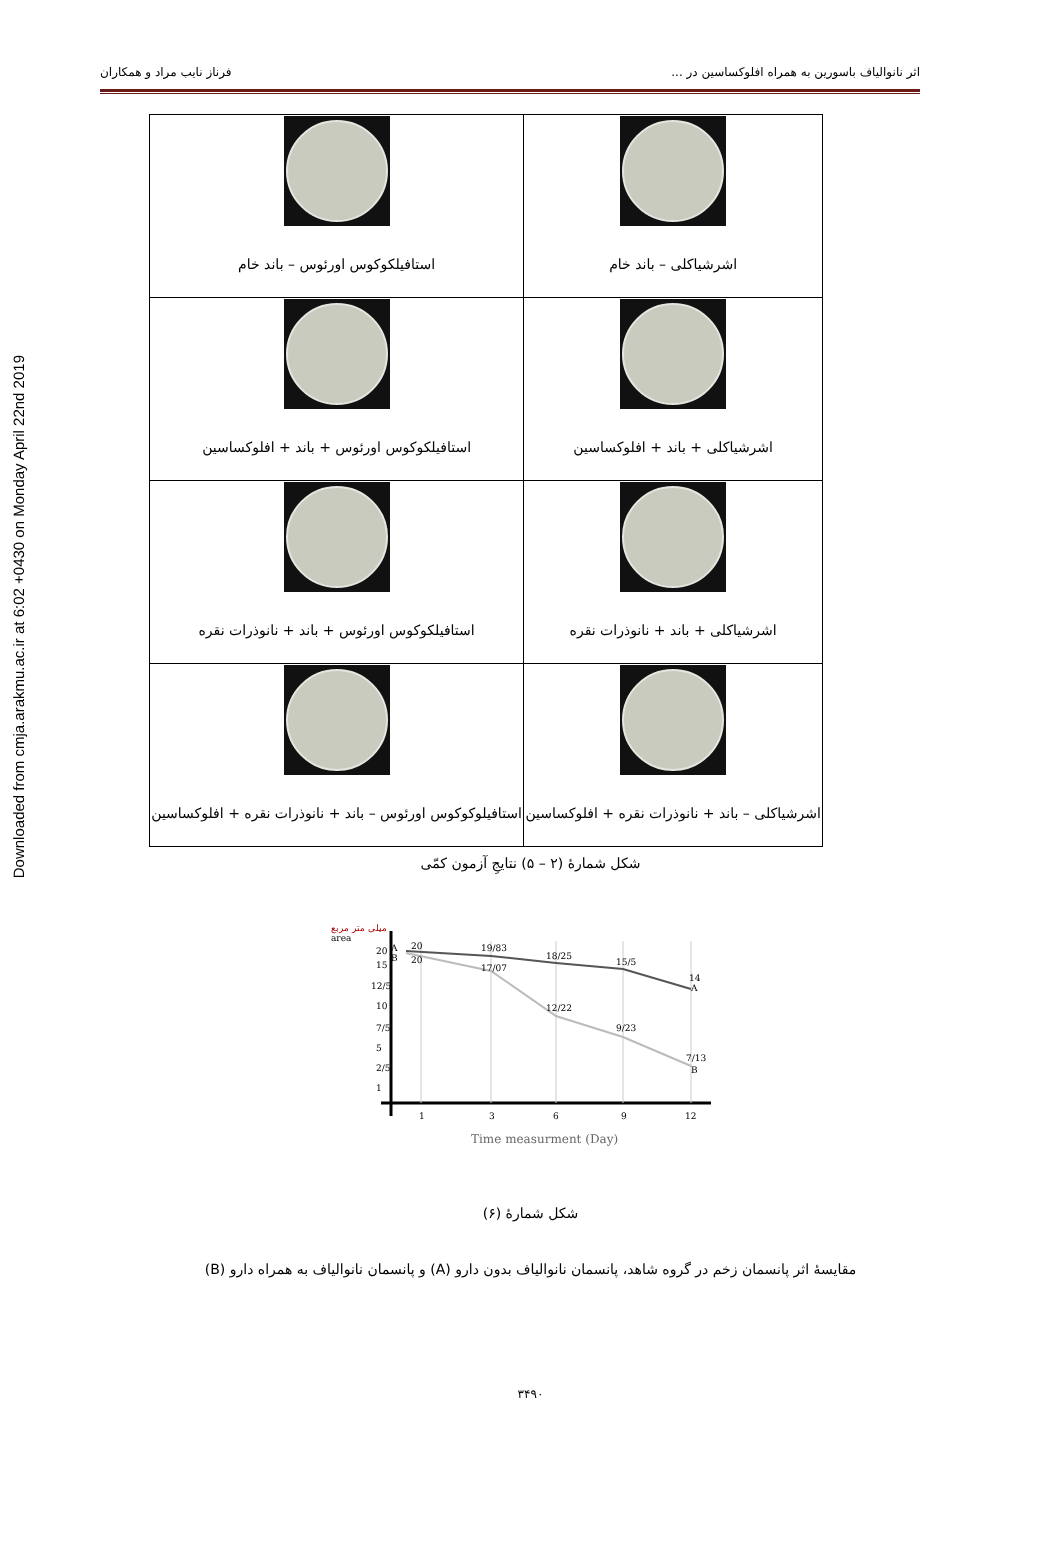Downloaded from cmja.arakmu.ac.ir at 6:02 +0430 on Monday April 22nd 2019
اثر نانوالیاف باسورین به همراه افلوکساسین در ... فرناز نایب مراد و همکاران
| اشرشیاکلی – باند خام | استافیلکوکوس اورئوس – باند خام |
| اشرشیاکلی + باند + افلوکساسین | استافیلکوکوس اورئوس + باند + افلوکساسین |
| اشرشیاکلی + باند + نانوذرات نقره | استافیلکوکوس اورئوس + باند + نانوذرات نقره |
| اشرشیاکلی – باند + نانوذرات نقره + افلوکساسین | استافیلوکوکوس اورئوس – باند + نانوذرات نقره + افلوکساسین |
شکل شمارهٔ (۲ – ۵) نتایجِ آزمون کمّی
میلی متر مربع
area
A
B
20
15
12/5
10
7/5
5
2/5
1
20
20
19/83
18/25
15/5
14
A
17/07
12/22
9/23
7/13
B
1
3
6
9
12
Time measurment (Day)
شکل شمارهٔ (۶)
مقایسهٔ اثر پانسمان زخم در گروه شاهد، پانسمان نانوالیاف بدون دارو (A) و پانسمان نانوالیاف به همراه دارو (B)
۳۴۹۰